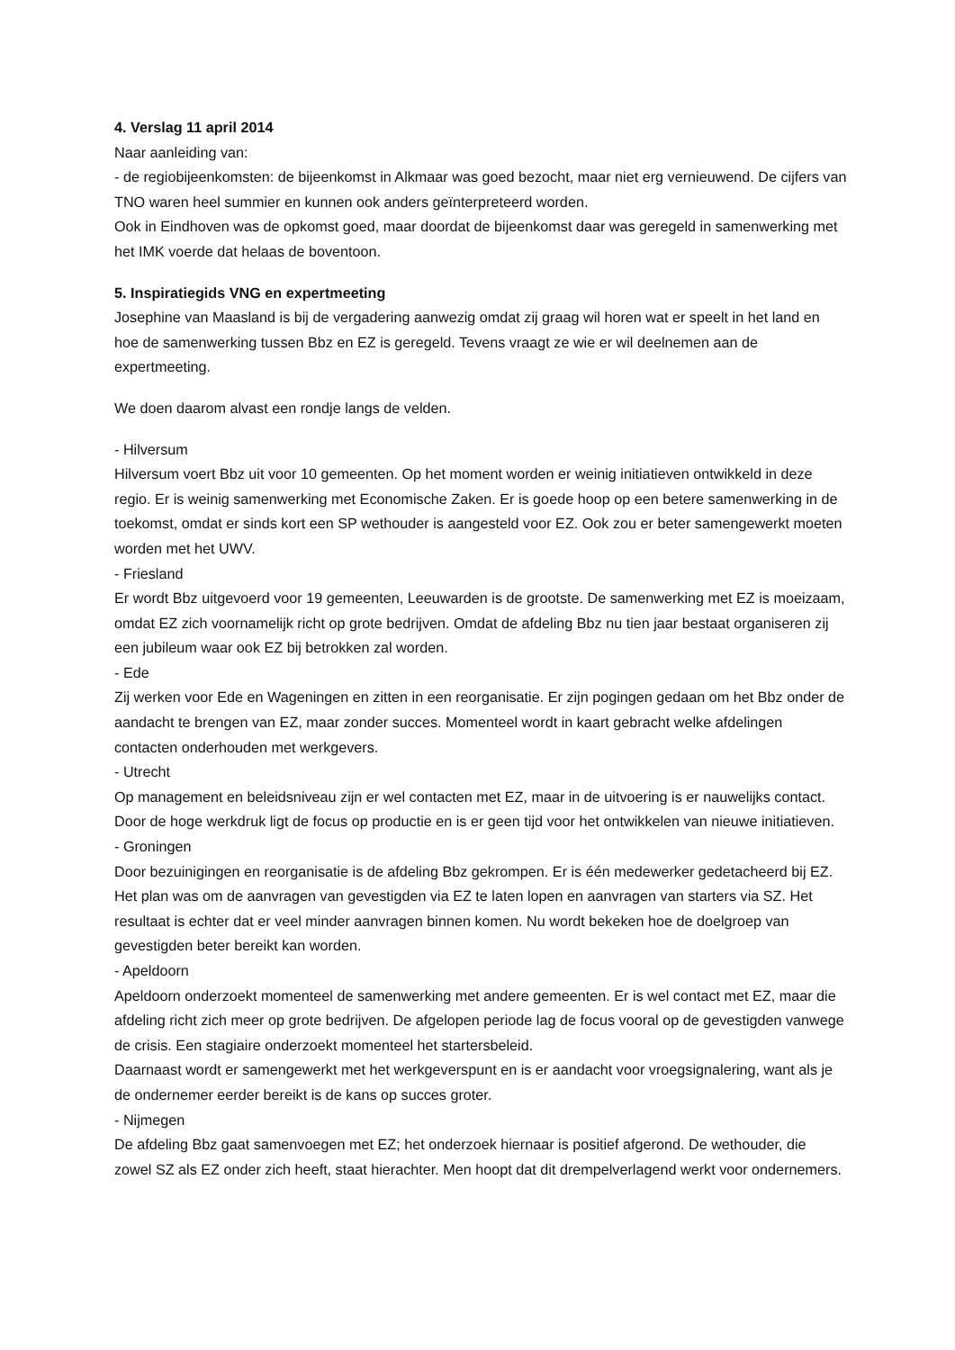4. Verslag 11 april 2014
Naar aanleiding van:
- de regiobijeenkomsten: de bijeenkomst in Alkmaar was goed bezocht, maar niet erg vernieuwend. De cijfers van TNO waren heel summier en kunnen ook anders geïnterpreteerd worden.
Ook in Eindhoven was de opkomst goed, maar doordat de bijeenkomst daar was geregeld in samenwerking met het IMK voerde dat helaas de boventoon.
5. Inspiratiegids VNG en expertmeeting
Josephine van Maasland is bij de vergadering aanwezig omdat zij graag wil horen wat er speelt in het land en hoe de samenwerking tussen Bbz en EZ is geregeld. Tevens vraagt ze wie er wil deelnemen aan de expertmeeting.
We doen daarom alvast een rondje langs de velden.
- Hilversum
Hilversum voert Bbz uit voor 10 gemeenten. Op het moment worden er weinig initiatieven ontwikkeld in deze regio. Er is weinig samenwerking met Economische Zaken. Er is goede hoop op een betere samenwerking in de toekomst, omdat er sinds kort een SP wethouder is aangesteld voor EZ. Ook zou er beter samengewerkt moeten worden met het UWV.
- Friesland
Er wordt Bbz uitgevoerd voor 19 gemeenten, Leeuwarden is de grootste. De samenwerking met EZ is moeizaam, omdat EZ zich voornamelijk richt op grote bedrijven. Omdat de afdeling Bbz nu tien jaar bestaat organiseren zij een jubileum waar ook EZ bij betrokken zal worden.
- Ede
Zij werken voor Ede en Wageningen en zitten in een reorganisatie. Er zijn pogingen gedaan om het Bbz onder de aandacht te brengen van EZ, maar zonder succes. Momenteel wordt in kaart gebracht welke afdelingen contacten onderhouden met werkgevers.
- Utrecht
Op management en beleidsniveau zijn er wel contacten met EZ, maar in de uitvoering is er nauwelijks contact. Door de hoge werkdruk ligt de focus op productie en is er geen tijd voor het ontwikkelen van nieuwe initiatieven.
- Groningen
Door bezuinigingen en reorganisatie is de afdeling Bbz gekrompen. Er is één medewerker gedetacheerd bij EZ. Het plan was om de aanvragen van gevestigden via EZ te laten lopen en aanvragen van starters via SZ. Het resultaat is echter dat er veel minder aanvragen binnen komen. Nu wordt bekeken hoe de doelgroep van gevestigden beter bereikt kan worden.
- Apeldoorn
Apeldoorn onderzoekt momenteel de samenwerking met andere gemeenten. Er is wel contact met EZ, maar die afdeling richt zich meer op grote bedrijven. De afgelopen periode lag de focus vooral op de gevestigden vanwege de crisis. Een stagiaire onderzoekt momenteel het startersbeleid.
Daarnaast wordt er samengewerkt met het werkgeverspunt en is er aandacht voor vroegsignalering, want als je de ondernemer eerder bereikt is de kans op succes groter.
- Nijmegen
De afdeling Bbz gaat samenvoegen met EZ; het onderzoek hiernaar is positief afgerond. De wethouder, die zowel SZ als EZ onder zich heeft, staat hierachter. Men hoopt dat dit drempelverlagend werkt voor ondernemers.